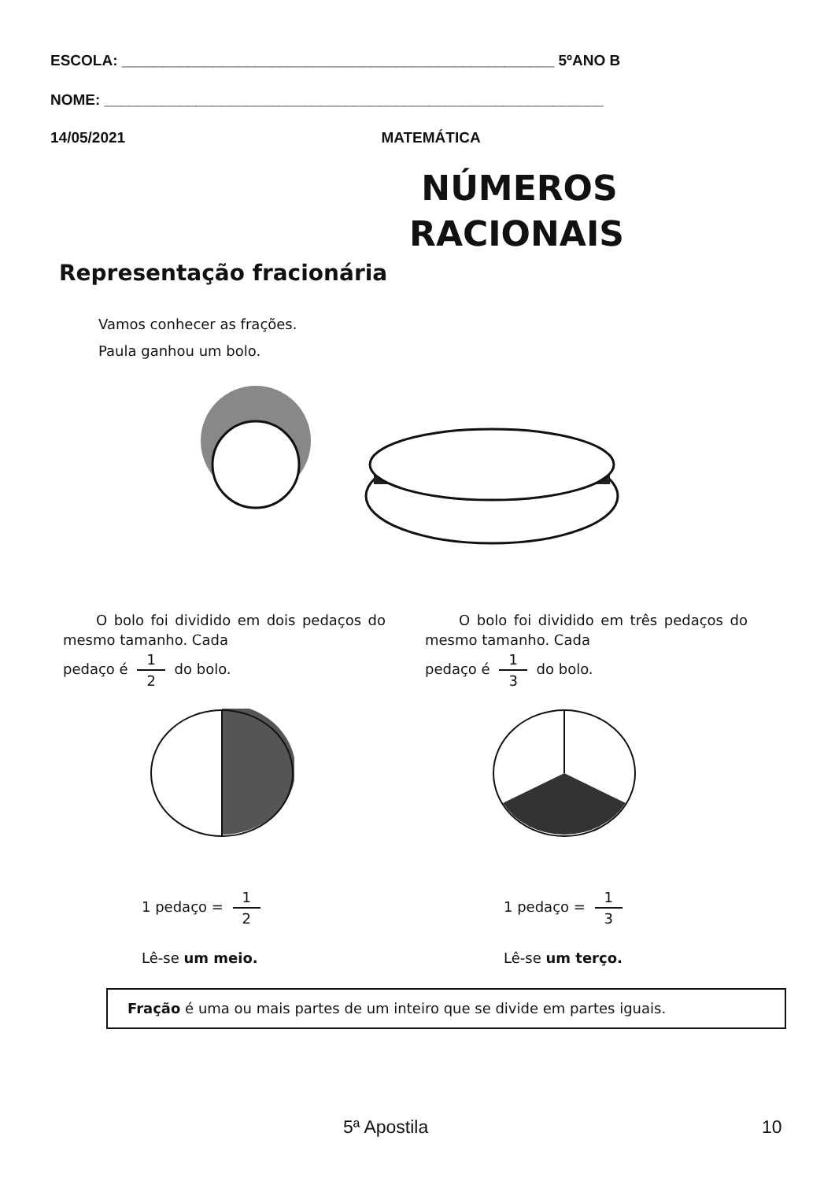ESCOLA: ____________________________________________________ 5ºANO B
NOME: ____________________________________________________________
14/05/2021 MATEMÁTICA
NÚMEROS
RACIONAIS
Representação fracionária
Vamos conhecer as frações.
Paula ganhou um bolo.
O bolo foi dividido em dois pedaços do mesmo tamanho. Cada
pedaço é 1 2 do bolo.
1 pedaço = 1 2
Lê-se um meio.
O bolo foi dividido em três pedaços do mesmo tamanho. Cada
pedaço é 1 3 do bolo.
1 pedaço = 1 3
Lê-se um terço.
Fração é uma ou mais partes de um inteiro que se divide em partes iguais.
5ª Apostila 10